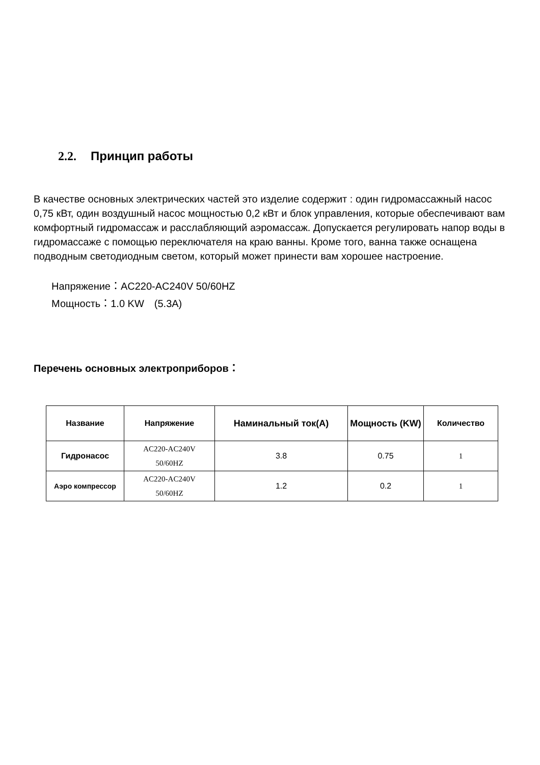2.2. Принцип работы
В качестве основных электрических частей это изделие содержит : один гидромассажный насос 0,75 кВт, один воздушный насос мощностью 0,2 кВт и блок управления, которые обеспечивают вам комфортный гидромассаж и расслабляющий аэромассаж. Допускается регулировать напор воды в гидромассаже с помощью переключателя на краю ванны. Кроме того, ванна также оснащена подводным светодиодным светом, который может принести вам хорошее настроение.
Напряжение：AC220-AC240V 50/60HZ
Мощность：1.0 KW　(5.3A)
Перечень основных электроприборов：
| Название | Напряжение | Наминальный ток(A) | Мощность (KW) | Количество |
| --- | --- | --- | --- | --- |
| Гидронасос | AC220-AC240V 50/60HZ | 3.8 | 0.75 | 1 |
| Аэро компрессор | AC220-AC240V 50/60HZ | 1.2 | 0.2 | 1 |